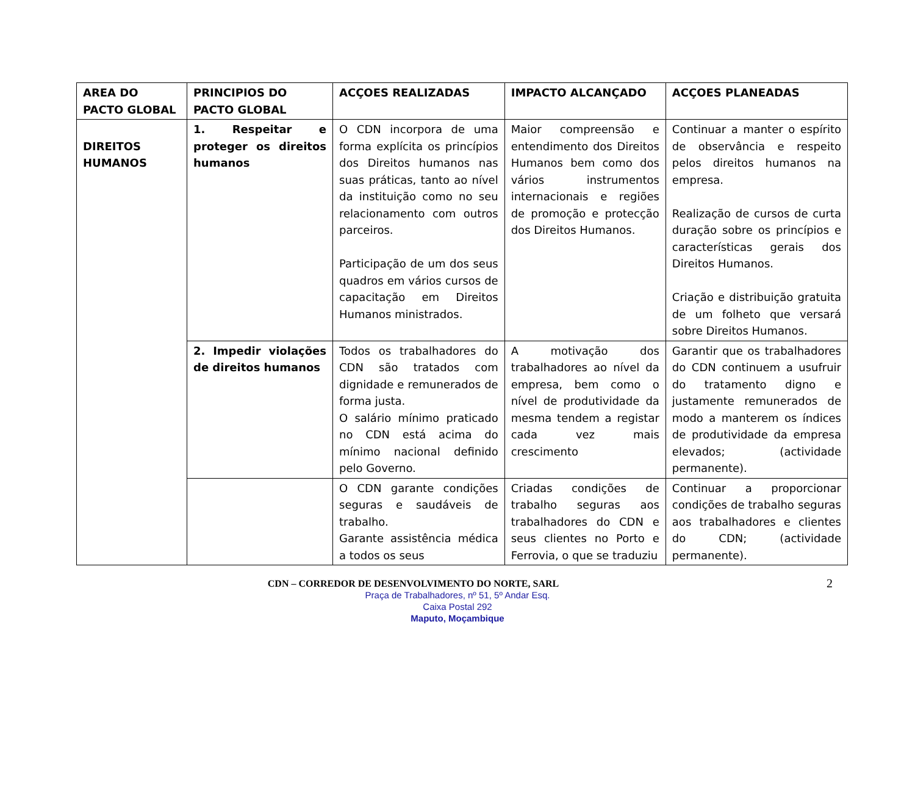| AREA DO PACTO GLOBAL | PRINCIPIOS DO PACTO GLOBAL | ACÇOES REALIZADAS | IMPACTO ALCANÇADO | ACÇOES PLANEADAS |
| --- | --- | --- | --- | --- |
| DIREITOS HUMANOS | 1. Respeitar e proteger os direitos humanos | O CDN incorpora de uma forma explícita os princípios dos Direitos humanos nas suas práticas, tanto ao nível da instituição como no seu relacionamento com outros parceiros. Participação de um dos seus quadros em vários cursos de capacitação em Direitos Humanos ministrados. | Maior compreensão e entendimento dos Direitos Humanos bem como dos vários instrumentos internacionais e regiões de promoção e protecção dos Direitos Humanos. | Continuar a manter o espírito de observância e respeito pelos direitos humanos na empresa. Realização de cursos de curta duração sobre os princípios e características gerais dos Direitos Humanos. Criação e distribuição gratuita de um folheto que versará sobre Direitos Humanos. |
| | 2. Impedir violações de direitos humanos | Todos os trabalhadores do CDN são tratados com dignidade e remunerados de forma justa. O salário mínimo praticado no CDN está acima do mínimo nacional definido pelo Governo. | A motivação dos trabalhadores ao nível da empresa, bem como o nível de produtividade da mesma tendem a registar cada vez mais crescimento | Garantir que os trabalhadores do CDN continuem a usufruir do tratamento digno e justamente remunerados de modo a manterem os índices de produtividade da empresa elevados; (actividade permanente). |
| | | O CDN garante condições seguras e saudáveis de trabalho. Garante assistência médica a todos os seus | Criadas condições de trabalho seguras aos trabalhadores do CDN e seus clientes no Porto e Ferrovia, o que se traduziu | Continuar a proporcionar condições de trabalho seguras aos trabalhadores e clientes do CDN; (actividade permanente). |
2
CDN – CORREDOR DE DESENVOLVIMENTO DO NORTE, SARL
Praça de Trabalhadores, nº 51, 5º Andar Esq.
Caixa Postal 292
Maputo, Moçambique